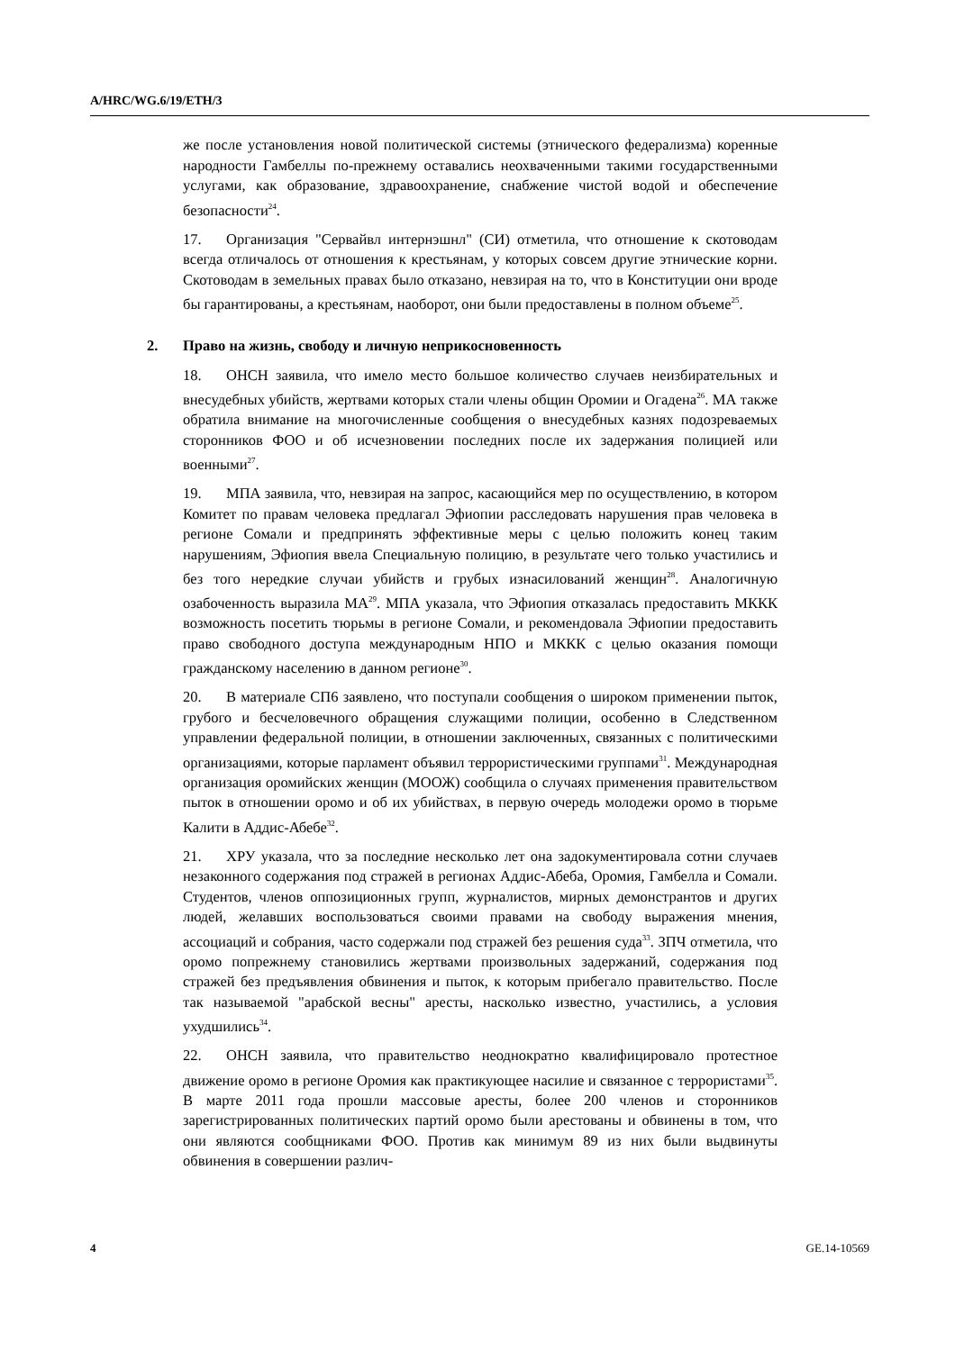A/HRC/WG.6/19/ETH/3
же после установления новой политической системы (этнического федерализма) коренные народности Гамбеллы по-прежнему оставались неохваченными такими государственными услугами, как образование, здравоохранение, снабжение чистой водой и обеспечение безопасности<sup>24</sup>.
17. Организация "Сервайвл интернэшнл" (СИ) отметила, что отношение к скотоводам всегда отличалось от отношения к крестьянам, у которых совсем другие этнические корни. Скотоводам в земельных правах было отказано, невзирая на то, что в Конституции они вроде бы гарантированы, а крестьянам, наоборот, они были предоставлены в полном объеме<sup>25</sup>.
2. Право на жизнь, свободу и личную неприкосновенность
18. ОНСН заявила, что имело место большое количество случаев неизбирательных и внесудебных убийств, жертвами которых стали члены общин Оромии и Огадена<sup>26</sup>. МА также обратила внимание на многочисленные сообщения о внесудебных казнях подозреваемых сторонников ФОО и об исчезновении последних после их задержания полицией или военными<sup>27</sup>.
19. МПА заявила, что, невзирая на запрос, касающийся мер по осуществлению, в котором Комитет по правам человека предлагал Эфиопии расследовать нарушения прав человека в регионе Сомали и предпринять эффективные меры с целью положить конец таким нарушениям, Эфиопия ввела Специальную полицию, в результате чего только участились и без того нередкие случаи убийств и грубых изнасилований женщин<sup>28</sup>. Аналогичную озабоченность выразила МА<sup>29</sup>. МПА указала, что Эфиопия отказалась предоставить МККК возможность посетить тюрьмы в регионе Сомали, и рекомендовала Эфиопии предоставить право свободного доступа международным НПО и МККК с целью оказания помощи гражданскому населению в данном регионе<sup>30</sup>.
20. В материале СП6 заявлено, что поступали сообщения о широком применении пыток, грубого и бесчеловечного обращения служащими полиции, особенно в Следственном управлении федеральной полиции, в отношении заключенных, связанных с политическими организациями, которые парламент объявил террористическими группами<sup>31</sup>. Международная организация оромийских женщин (МООЖ) сообщила о случаях применения правительством пыток в отношении оромо и об их убийствах, в первую очередь молодежи оромо в тюрьме Калити в Аддис-Абебе<sup>32</sup>.
21. ХРУ указала, что за последние несколько лет она задокументировала сотни случаев незаконного содержания под стражей в регионах Аддис-Абеба, Оромия, Гамбелла и Сомали. Студентов, членов оппозиционных групп, журналистов, мирных демонстрантов и других людей, желавших воспользоваться своими правами на свободу выражения мнения, ассоциаций и собрания, часто содержали под стражей без решения суда<sup>33</sup>. ЗПЧ отметила, что оромо попрежнему становились жертвами произвольных задержаний, содержания под стражей без предъявления обвинения и пыток, к которым прибегало правительство. После так называемой "арабской весны" аресты, насколько известно, участились, а условия ухудшились<sup>34</sup>.
22. ОНСН заявила, что правительство неоднократно квалифицировало протестное движение оромо в регионе Оромия как практикующее насилие и связанное с террористами<sup>35</sup>. В марте 2011 года прошли массовые аресты, более 200 членов и сторонников зарегистрированных политических партий оромо были арестованы и обвинены в том, что они являются сообщниками ФОО. Против как минимум 89 из них были выдвинуты обвинения в совершении различ-
4 GE.14-10569